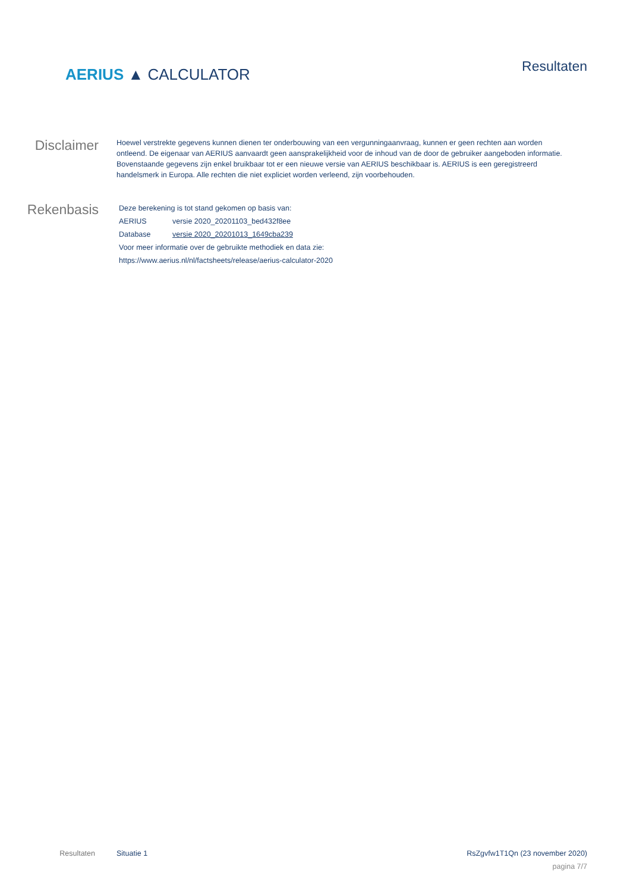AERIUS ▲ CALCULATOR
Resultaten
Disclaimer
Hoewel verstrekte gegevens kunnen dienen ter onderbouwing van een vergunningaanvraag, kunnen er geen rechten aan worden ontleend. De eigenaar van AERIUS aanvaardt geen aansprakelijkheid voor de inhoud van de door de gebruiker aangeboden informatie. Bovenstaande gegevens zijn enkel bruikbaar tot er een nieuwe versie van AERIUS beschikbaar is. AERIUS is een geregistreerd handelsmerk in Europa. Alle rechten die niet expliciet worden verleend, zijn voorbehouden.
Rekenbasis
| Deze berekening is tot stand gekomen op basis van: | |
| AERIUS | versie 2020_20201103_bed432f8ee |
| Database | versie 2020_20201013_1649cba239 |
| Voor meer informatie over de gebruikte methodiek en data zie: | |
| https://www.aerius.nl/nl/factsheets/release/aerius-calculator-2020 | |
Resultaten Situatie 1 RsZgvfw1T1Qn (23 november 2020)
pagina 7/7